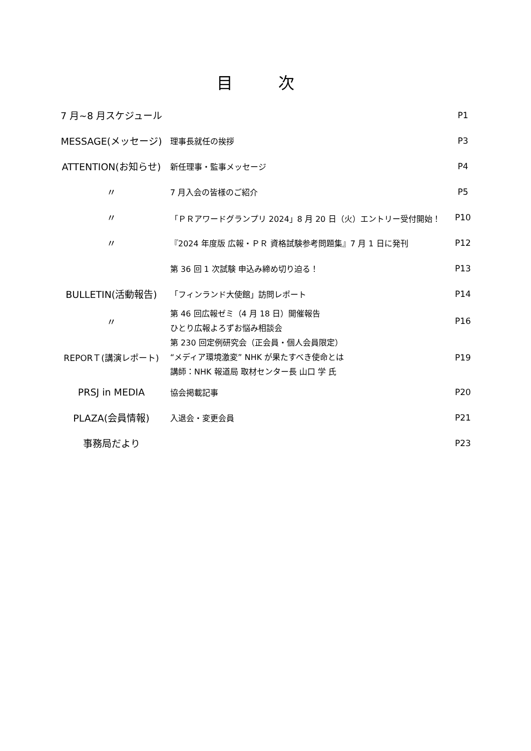目 次
| 7 月~8 月スケジュール | | P1 |
| MESSAGE(メッセージ) | 理事長就任の挨拶 | P3 |
| ATTENTION(お知らせ) | 新任理事・監事メッセージ | P4 |
| 〃 | 7 月入会の皆様のご紹介 | P5 |
| 〃 | 「ＰＲアワードグランプリ 2024」8 月 20 日（火）エントリー受付開始！ | P10 |
| 〃 | 『2024 年度版 広報・ＰＲ 資格試験参考問題集』7 月 1 日に発刊 | P12 |
| | 第 36 回 1 次試験 申込み締め切り迫る！ | P13 |
| BULLETIN(活動報告) | 「フィンランド大使館」訪問レポート | P14 |
| 〃 | 第 46 回広報ゼミ（4 月 18 日）開催報告 ひとり広報よろずお悩み相談会 | P16 |
| REPORＴ(講演レポート) | 第 230 回定例研究会（正会員・個人会員限定） “メディア環境激変” NHK が果たすべき使命とは 講師：NHK 報道局 取材センター長 山口 学 氏 | P19 |
| PRSJ in MEDIA | 協会掲載記事 | P20 |
| PLAZA(会員情報) | 入退会・変更会員 | P21 |
| 事務局だより | | P23 |